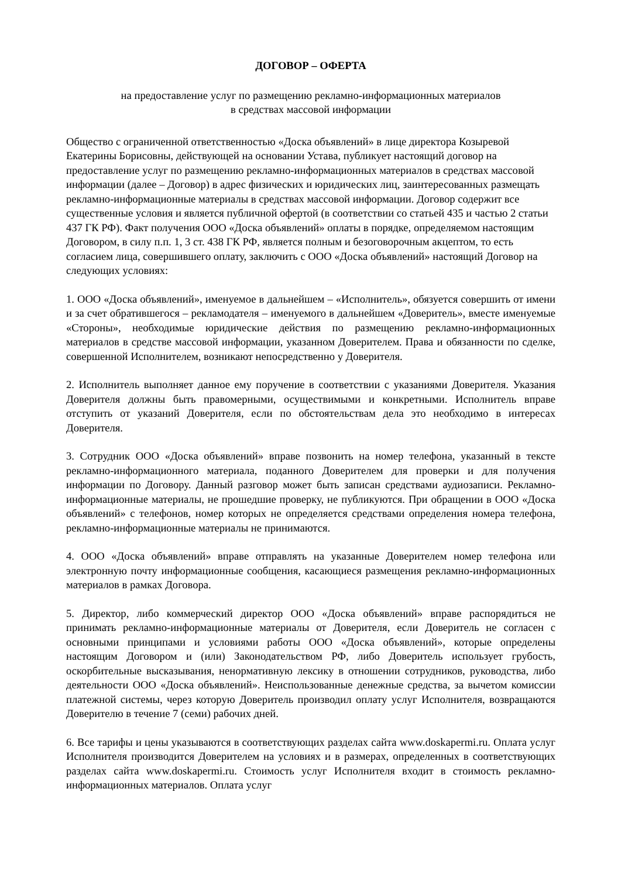ДОГОВОР – ОФЕРТА
на предоставление услуг по размещению рекламно-информационных материалов
в средствах массовой информации
Общество с ограниченной ответственностью «Доска объявлений» в лице директора Козыревой Екатерины Борисовны, действующей на основании Устава, публикует настоящий договор на предоставление услуг по размещению рекламно-информационных материалов в средствах массовой информации (далее – Договор) в адрес физических и юридических лиц, заинтересованных размещать рекламно-информационные материалы в средствах массовой информации. Договор содержит все существенные условия и является публичной офертой (в соответствии со статьей 435 и частью 2 статьи 437 ГК РФ). Факт получения ООО «Доска объявлений» оплаты в порядке, определяемом настоящим Договором, в силу п.п. 1, 3 ст. 438 ГК РФ, является полным и безоговорочным акцептом, то есть согласием лица, совершившего оплату, заключить с ООО «Доска объявлений» настоящий Договор на следующих условиях:
1. ООО «Доска объявлений», именуемое в дальнейшем – «Исполнитель», обязуется совершить от имени и за счет обратившегося – рекламодателя – именуемого в дальнейшем «Доверитель», вместе именуемые «Стороны», необходимые юридические действия по размещению рекламно-информационных материалов в средстве массовой информации, указанном Доверителем. Права и обязанности по сделке, совершенной Исполнителем, возникают непосредственно у Доверителя.
2. Исполнитель выполняет данное ему поручение в соответствии с указаниями Доверителя. Указания Доверителя должны быть правомерными, осуществимыми и конкретными. Исполнитель вправе отступить от указаний Доверителя, если по обстоятельствам дела это необходимо в интересах Доверителя.
3. Сотрудник ООО «Доска объявлений» вправе позвонить на номер телефона, указанный в тексте рекламно-информационного материала, поданного Доверителем для проверки и для получения информации по Договору. Данный разговор может быть записан средствами аудиозаписи. Рекламно-информационные материалы, не прошедшие проверку, не публикуются. При обращении в ООО «Доска объявлений» с телефонов, номер которых не определяется средствами определения номера телефона, рекламно-информационные материалы не принимаются.
4. ООО «Доска объявлений» вправе отправлять на указанные Доверителем номер телефона или электронную почту информационные сообщения, касающиеся размещения рекламно-информационных материалов в рамках Договора.
5. Директор, либо коммерческий директор ООО «Доска объявлений» вправе распорядиться не принимать рекламно-информационные материалы от Доверителя, если Доверитель не согласен с основными принципами и условиями работы ООО «Доска объявлений», которые определены настоящим Договором и (или) Законодательством РФ, либо Доверитель использует грубость, оскорбительные высказывания, ненормативную лексику в отношении сотрудников, руководства, либо деятельности ООО «Доска объявлений». Неиспользованные денежные средства, за вычетом комиссии платежной системы, через которую Доверитель производил оплату услуг Исполнителя, возвращаются Доверителю в течение 7 (семи) рабочих дней.
6. Все тарифы и цены указываются в соответствующих разделах сайта www.doskapermi.ru. Оплата услуг Исполнителя производится Доверителем на условиях и в размерах, определенных в соответствующих разделах сайта www.doskapermi.ru. Стоимость услуг Исполнителя входит в стоимость рекламно-информационных материалов. Оплата услуг